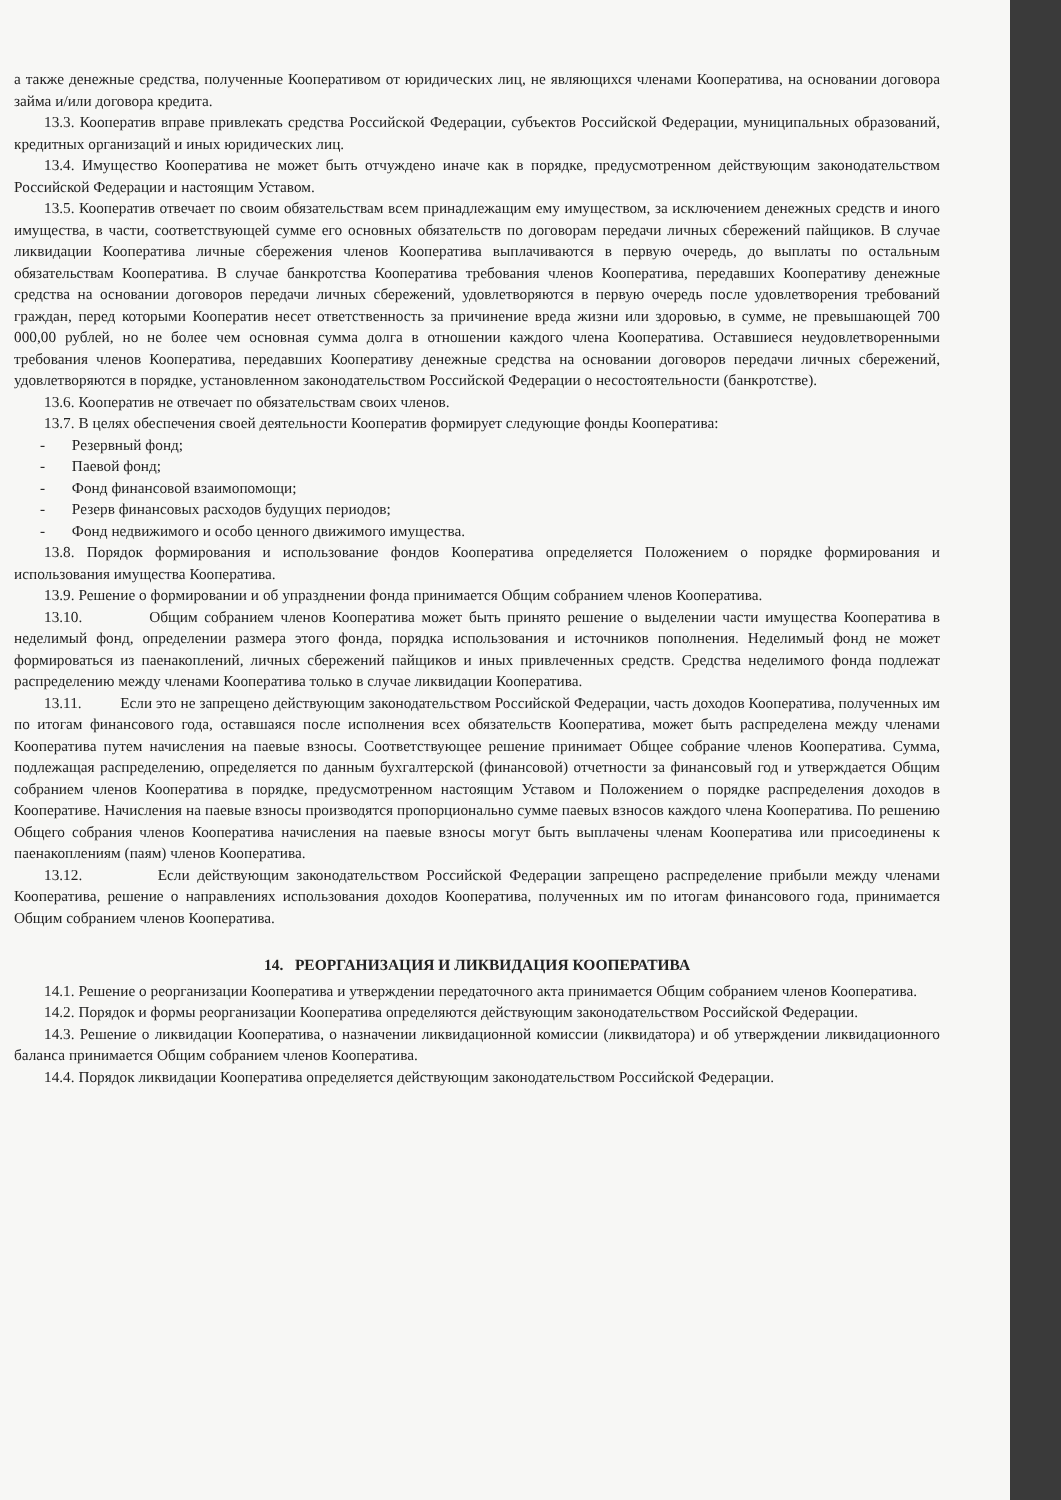а также денежные средства, полученные Кооперативом от юридических лиц, не являющихся членами Кооператива, на основании договора займа и/или договора кредита.
13.3. Кооператив вправе привлекать средства Российской Федерации, субъектов Российской Федерации, муниципальных образований, кредитных организаций и иных юридических лиц.
13.4. Имущество Кооператива не может быть отчуждено иначе как в порядке, предусмотренном действующим законодательством Российской Федерации и настоящим Уставом.
13.5. Кооператив отвечает по своим обязательствам всем принадлежащим ему имуществом, за исключением денежных средств и иного имущества, в части, соответствующей сумме его основных обязательств по договорам передачи личных сбережений пайщиков. В случае ликвидации Кооператива личные сбережения членов Кооператива выплачиваются в первую очередь, до выплаты по остальным обязательствам Кооператива. В случае банкротства Кооператива требования членов Кооператива, передавших Кооперативу денежные средства на основании договоров передачи личных сбережений, удовлетворяются в первую очередь после удовлетворения требований граждан, перед которыми Кооператив несет ответственность за причинение вреда жизни или здоровью, в сумме, не превышающей 700 000,00 рублей, но не более чем основная сумма долга в отношении каждого члена Кооператива. Оставшиеся неудовлетворенными требования членов Кооператива, передавших Кооперативу денежные средства на основании договоров передачи личных сбережений, удовлетворяются в порядке, установленном законодательством Российской Федерации о несостоятельности (банкротстве).
13.6. Кооператив не отвечает по обязательствам своих членов.
13.7. В целях обеспечения своей деятельности Кооператив формирует следующие фонды Кооператива:
- Резервный фонд;
- Паевой фонд;
- Фонд финансовой взаимопомощи;
- Резерв финансовых расходов будущих периодов;
- Фонд недвижимого и особо ценного движимого имущества.
13.8. Порядок формирования и использование фондов Кооператива определяется Положением о порядке формирования и использования имущества Кооператива.
13.9. Решение о формировании и об упразднении фонда принимается Общим собранием членов Кооператива.
13.10. Общим собранием членов Кооператива может быть принято решение о выделении части имущества Кооператива в неделимый фонд, определении размера этого фонда, порядка использования и источников пополнения. Неделимый фонд не может формироваться из паенакоплений, личных сбережений пайщиков и иных привлеченных средств. Средства неделимого фонда подлежат распределению между членами Кооператива только в случае ликвидации Кооператива.
13.11. Если это не запрещено действующим законодательством Российской Федерации, часть доходов Кооператива, полученных им по итогам финансового года, оставшаяся после исполнения всех обязательств Кооператива, может быть распределена между членами Кооператива путем начисления на паевые взносы. Соответствующее решение принимает Общее собрание членов Кооператива. Сумма, подлежащая распределению, определяется по данным бухгалтерской (финансовой) отчетности за финансовый год и утверждается Общим собранием членов Кооператива в порядке, предусмотренном настоящим Уставом и Положением о порядке распределения доходов в Кооперативе. Начисления на паевые взносы производятся пропорционально сумме паевых взносов каждого члена Кооператива. По решению Общего собрания членов Кооператива начисления на паевые взносы могут быть выплачены членам Кооператива или присоединены к паенакоплениям (паям) членов Кооператива.
13.12. Если действующим законодательством Российской Федерации запрещено распределение прибыли между членами Кооператива, решение о направлениях использования доходов Кооператива, полученных им по итогам финансового года, принимается Общим собранием членов Кооператива.
14. РЕОРГАНИЗАЦИЯ И ЛИКВИДАЦИЯ КООПЕРАТИВА
14.1. Решение о реорганизации Кооператива и утверждении передаточного акта принимается Общим собранием членов Кооператива.
14.2. Порядок и формы реорганизации Кооператива определяются действующим законодательством Российской Федерации.
14.3. Решение о ликвидации Кооператива, о назначении ликвидационной комиссии (ликвидатора) и об утверждении ликвидационного баланса принимается Общим собранием членов Кооператива.
14.4. Порядок ликвидации Кооператива определяется действующим законодательством Российской Федерации.